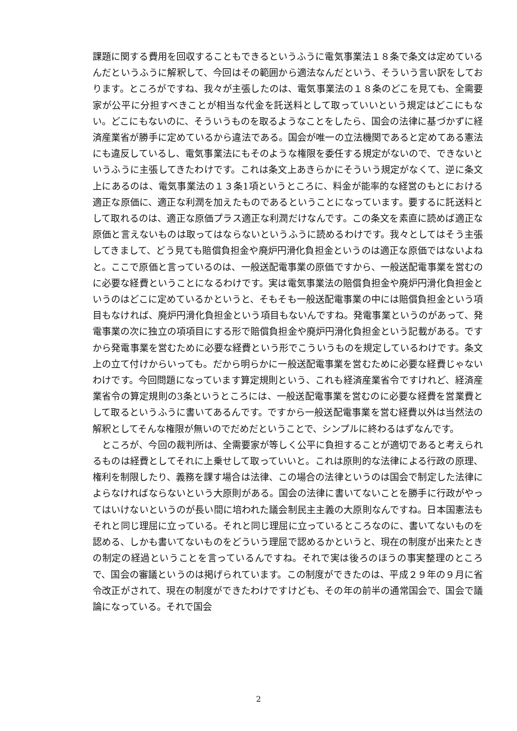課題に関する費用を回収することもできるというふうに電気事業法１８条で条文は定めているんだというふうに解釈して、今回はその範囲から適法なんだという、そういう言い訳をしております。ところがですね、我々が主張したのは、電気事業法の１８条のどこを見ても、全需要家が公平に分担すべきことが相当な代金を託送料として取っていいという規定はどこにもない。どこにもないのに、そういうものを取るようなことをしたら、国会の法律に基づかずに経済産業省が勝手に定めているから違法である。国会が唯一の立法機関であると定めてある憲法にも違反しているし、電気事業法にもそのような権限を委任する規定がないので、できないというふうに主張してきたわけです。これは条文上あきらかにそういう規定がなくて、逆に条文上にあるのは、電気事業法の１３条1項というところに、料金が能率的な経営のもとにおける適正な原価に、適正な利潤を加えたものであるということになっています。要するに託送料として取れるのは、適正な原価プラス適正な利潤だけなんです。この条文を素直に読めば適正な原価と言えないものは取ってはならないというふうに読めるわけです。我々としてはそう主張してきまして、どう見ても賠償負担金や廃炉円滑化負担金というのは適正な原価ではないよねと。ここで原価と言っているのは、一般送配電事業の原価ですから、一般送配電事業を営むのに必要な経費ということになるわけです。実は電気事業法の賠償負担金や廃炉円滑化負担金というのはどこに定めているかというと、そもそも一般送配電事業の中には賠償負担金という項目もなければ、廃炉円滑化負担金という項目もないんですね。発電事業というのがあって、発電事業の次に独立の項項目にする形で賠償負担金や廃炉円滑化負担金という記載がある。ですから発電事業を営むために必要な経費という形でこういうものを規定しているわけです。条文上の立て付けからいっても。だから明らかに一般送配電事業を営むために必要な経費じゃないわけです。今回問題になっています算定規則という、これも経済産業省令ですけれど、経済産業省令の算定規則の3条というところには、一般送配電事業を営むのに必要な経費を営業費として取るというふうに書いてあるんです。ですから一般送配電事業を営む経費以外は当然法の解釈としてそんな権限が無いのでだめだということで、シンプルに終わるはずなんです。
　ところが、今回の裁判所は、全需要家が等しく公平に負担することが適切であると考えられるものは経費としてそれに上乗せして取っていいと。これは原則的な法律による行政の原理、権利を制限したり、義務を課す場合は法律、この場合の法律というのは国会で制定した法律によらなければならないという大原則がある。国会の法律に書いてないことを勝手に行政がやってはいけないというのが長い間に培われた議会制民主主義の大原則なんですね。日本国憲法もそれと同じ理屈に立っている。それと同じ理屈に立っているところなのに、書いてないものを認める、しかも書いてないものをどういう理屈で認めるかというと、現在の制度が出来たときの制定の経過ということを言っているんですね。それで実は後ろのほうの事実整理のところで、国会の審議というのは掲げられています。この制度ができたのは、平成２９年の９月に省令改正がされて、現在の制度ができたわけですけども、その年の前半の通常国会で、国会で議論になっている。それで国会
2